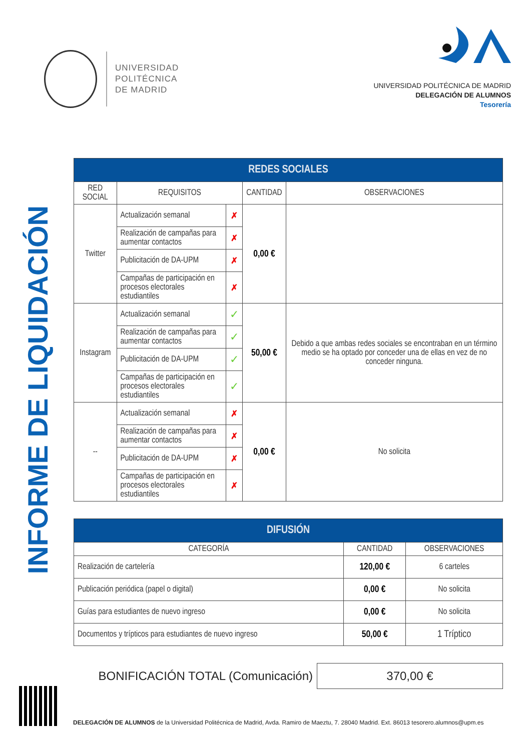UNIVERSIDAD
POLITÉCNICA
DE MADRID
UNIVERSIDAD POLITÉCNICA DE MADRID
DELEGACIÓN DE ALUMNOS
Tesorería
INFORME DE LIQUIDACIÓN
| REDES SOCIALES | | | | |
| --- | --- | --- | --- | --- |
| RED SOCIAL | REQUISITOS | | CANTIDAD | OBSERVACIONES |
| Twitter | Actualización semanal | ✗ | 0,00 € | |
| | Realización de campañas para aumentar contactos | ✗ | | |
| | Publicitación de DA-UPM | ✗ | | |
| | Campañas de participación en procesos electorales estudiantiles | ✗ | | |
| Instagram | Actualización semanal | ✓ | 50,00 € | Debido a que ambas redes sociales se encontraban en un término medio se ha optado por conceder una de ellas en vez de no conceder ninguna. |
| | Realización de campañas para aumentar contactos | ✓ | | |
| | Publicitación de DA-UPM | ✓ | | |
| | Campañas de participación en procesos electorales estudiantiles | ✓ | | |
| -- | Actualización semanal | ✗ | 0,00 € | No solicita |
| | Realización de campañas para aumentar contactos | ✗ | | |
| | Publicitación de DA-UPM | ✗ | | |
| | Campañas de participación en procesos electorales estudiantiles | ✗ | | |
| DIFUSIÓN | | |
| --- | --- | --- |
| CATEGORÍA | CANTIDAD | OBSERVACIONES |
| Realización de cartelería | 120,00 € | 6 carteles |
| Publicación periódica (papel o digital) | 0,00 € | No solicita |
| Guías para estudiantes de nuevo ingreso | 0,00 € | No solicita |
| Documentos y trípticos para estudiantes de nuevo ingreso | 50,00 € | 1 Tríptico |
BONIFICACIÓN TOTAL (Comunicación) 370,00 €
DELEGACIÓN DE ALUMNOS de la Universidad Politécnica de Madrid, Avda. Ramiro de Maeztu, 7. 28040 Madrid. Ext. 86013 tesorero.alumnos@upm.es